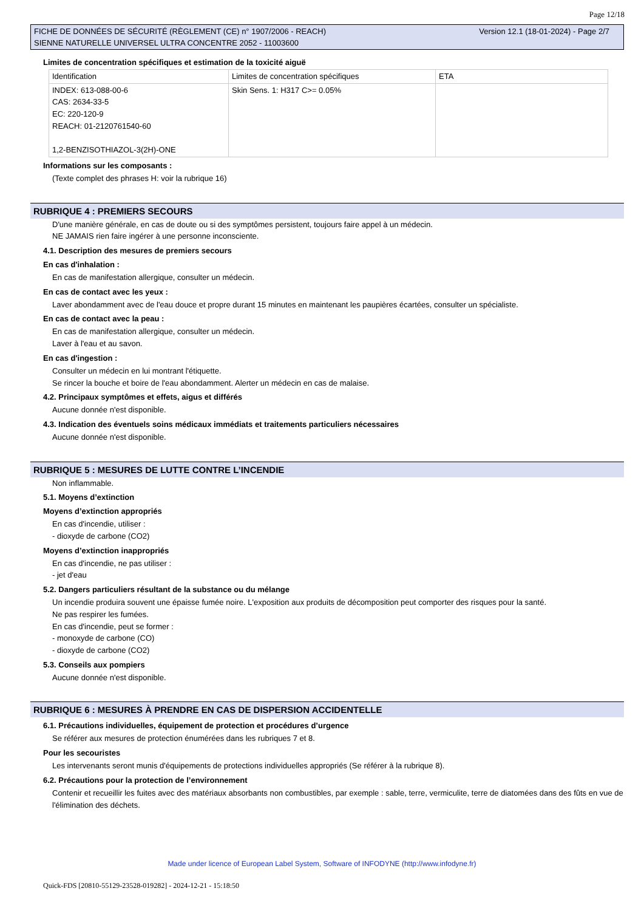Page 12/18
FICHE DE DONNÉES DE SÉCURITÉ (RÈGLEMENT (CE) n° 1907/2006 - REACH)
SIENNE NATURELLE UNIVERSEL ULTRA CONCENTRE 2052 - 11003600
Version 12.1 (18-01-2024) - Page 2/7
Limites de concentration spécifiques et estimation de la toxicité aiguë
| Identification | Limites de concentration spécifiques | ETA |
| INDEX: 613-088-00-6 CAS: 2634-33-5 EC: 220-120-9 REACH: 01-2120761540-60 1,2-BENZISOTHIAZOL-3(2H)-ONE | Skin Sens. 1: H317 C>= 0.05% | |
Informations sur les composants :
(Texte complet des phrases H: voir la rubrique 16)
RUBRIQUE 4 : PREMIERS SECOURS
D'une manière générale, en cas de doute ou si des symptômes persistent, toujours faire appel à un médecin.
NE JAMAIS rien faire ingérer à une personne inconsciente.
4.1. Description des mesures de premiers secours
En cas d'inhalation :
En cas de manifestation allergique, consulter un médecin.
En cas de contact avec les yeux :
Laver abondamment avec de l'eau douce et propre durant 15 minutes en maintenant les paupières écartées, consulter un spécialiste.
En cas de contact avec la peau :
En cas de manifestation allergique, consulter un médecin.
Laver à l'eau et au savon.
En cas d'ingestion :
Consulter un médecin en lui montrant l'étiquette.
Se rincer la bouche et boire de l'eau abondamment. Alerter un médecin en cas de malaise.
4.2. Principaux symptômes et effets, aigus et différés
Aucune donnée n'est disponible.
4.3. Indication des éventuels soins médicaux immédiats et traitements particuliers nécessaires
Aucune donnée n'est disponible.
RUBRIQUE 5 : MESURES DE LUTTE CONTRE L’INCENDIE
Non inflammable.
5.1. Moyens d’extinction
Moyens d’extinction appropriés
En cas d'incendie, utiliser :
- dioxyde de carbone (CO2)
Moyens d’extinction inappropriés
En cas d'incendie, ne pas utiliser :
- jet d'eau
5.2. Dangers particuliers résultant de la substance ou du mélange
Un incendie produira souvent une épaisse fumée noire. L'exposition aux produits de décomposition peut comporter des risques pour la santé.
Ne pas respirer les fumées.
En cas d'incendie, peut se former :
- monoxyde de carbone (CO)
- dioxyde de carbone (CO2)
5.3. Conseils aux pompiers
Aucune donnée n'est disponible.
RUBRIQUE 6 : MESURES À PRENDRE EN CAS DE DISPERSION ACCIDENTELLE
6.1. Précautions individuelles, équipement de protection et procédures d’urgence
Se référer aux mesures de protection énumérées dans les rubriques 7 et 8.
Pour les secouristes
Les intervenants seront munis d'équipements de protections individuelles appropriés (Se référer à la rubrique 8).
6.2. Précautions pour la protection de l’environnement
Contenir et recueillir les fuites avec des matériaux absorbants non combustibles, par exemple : sable, terre, vermiculite, terre de diatomées dans des fûts en vue de l'élimination des déchets.
Made under licence of European Label System, Software of INFODYNE (http://www.infodyne.fr)
Quick-FDS [20810-55129-23528-019282] - 2024-12-21 - 15:18:50